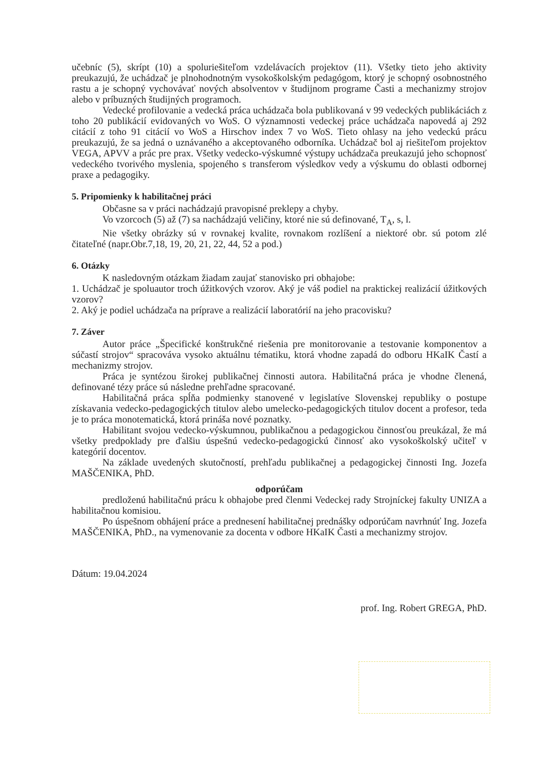učebníc (5), skrípt (10) a spoluriešiteľom vzdelávacích projektov (11). Všetky tieto jeho aktivity preukazujú, že uchádzač je plnohodnotným vysokoškolským pedagógom, ktorý je schopný osobnostného rastu a je schopný vychovávať nových absolventov v študijnom programe Časti a mechanizmy strojov alebo v príbuzných študijných programoch.
Vedecké profilovanie a vedecká práca uchádzača bola publikovaná v 99 vedeckých publikáciách z toho 20 publikácií evidovaných vo WoS. O významnosti vedeckej práce uchádzača napovedá aj 292 citácií z toho 91 citácií vo WoS a Hirschov index 7 vo WoS. Tieto ohlasy na jeho vedeckú prácu preukazujú, že sa jedná o uznávaného a akceptovaného odborníka. Uchádzač bol aj riešiteľom projektov VEGA, APVV a prác pre prax. Všetky vedecko-výskumné výstupy uchádzača preukazujú jeho schopnosť vedeckého tvorivého myslenia, spojeného s transferom výsledkov vedy a výskumu do oblasti odbornej praxe a pedagogiky.
5. Pripomienky k habilitačnej práci
Občasne sa v práci nachádzajú pravopisné preklepy a chyby.
Vo vzorcoch (5) až (7) sa nachádzajú veličiny, ktoré nie sú definované, T<sub>A</sub>, s, l.
Nie všetky obrázky sú v rovnakej kvalite, rovnakom rozlíšení a niektoré obr. sú potom zlé čitateľné (napr.Obr.7,18, 19, 20, 21, 22, 44, 52 a pod.)
6. Otázky
K nasledovným otázkam žiadam zaujať stanovisko pri obhajobe:
1. Uchádzač je spoluautor troch úžitkových vzorov. Aký je váš podiel na praktickej realizácií úžitkových vzorov?
2. Aký je podiel uchádzača na príprave a realizácií laboratórií na jeho pracovisku?
7. Záver
Autor práce „Špecifické konštrukčné riešenia pre monitorovanie a testovanie komponentov a súčastí strojov“ spracováva vysoko aktuálnu tématiku, ktorá vhodne zapadá do odboru HKaIK Častí a mechanizmy strojov.
Práca je syntézou širokej publikačnej činnosti autora. Habilitačná práca je vhodne členená, definované tézy práce sú následne prehľadne spracované.
Habilitačná práca spĺňa podmienky stanovené v legislatíve Slovenskej republiky o postupe získavania vedecko-pedagogických titulov alebo umelecko-pedagogických titulov docent a profesor, teda je to práca monotematická, ktorá prináša nové poznatky.
Habilitant svojou vedecko-výskumnou, publikačnou a pedagogickou činnosťou preukázal, že má všetky predpoklady pre ďalšiu úspešnú vedecko-pedagogickú činnosť ako vysokoškolský učiteľ v kategórií docentov.
Na základe uvedených skutočností, prehľadu publikačnej a pedagogickej činnosti Ing. Jozefa MAŠČENIKA, PhD.
odporúčam
predloženú habilitačnú prácu k obhajobe pred členmi Vedeckej rady Strojníckej fakulty UNIZA a habilitačnou komisiou.
Po úspešnom obhájení práce a prednesení habilitačnej prednášky odporúčam navrhnúť Ing. Jozefa MAŠČENIKA, PhD., na vymenovanie za docenta v odbore HKaIK Časti a mechanizmy strojov.
Dátum: 19.04.2024
prof. Ing. Robert GREGA, PhD.